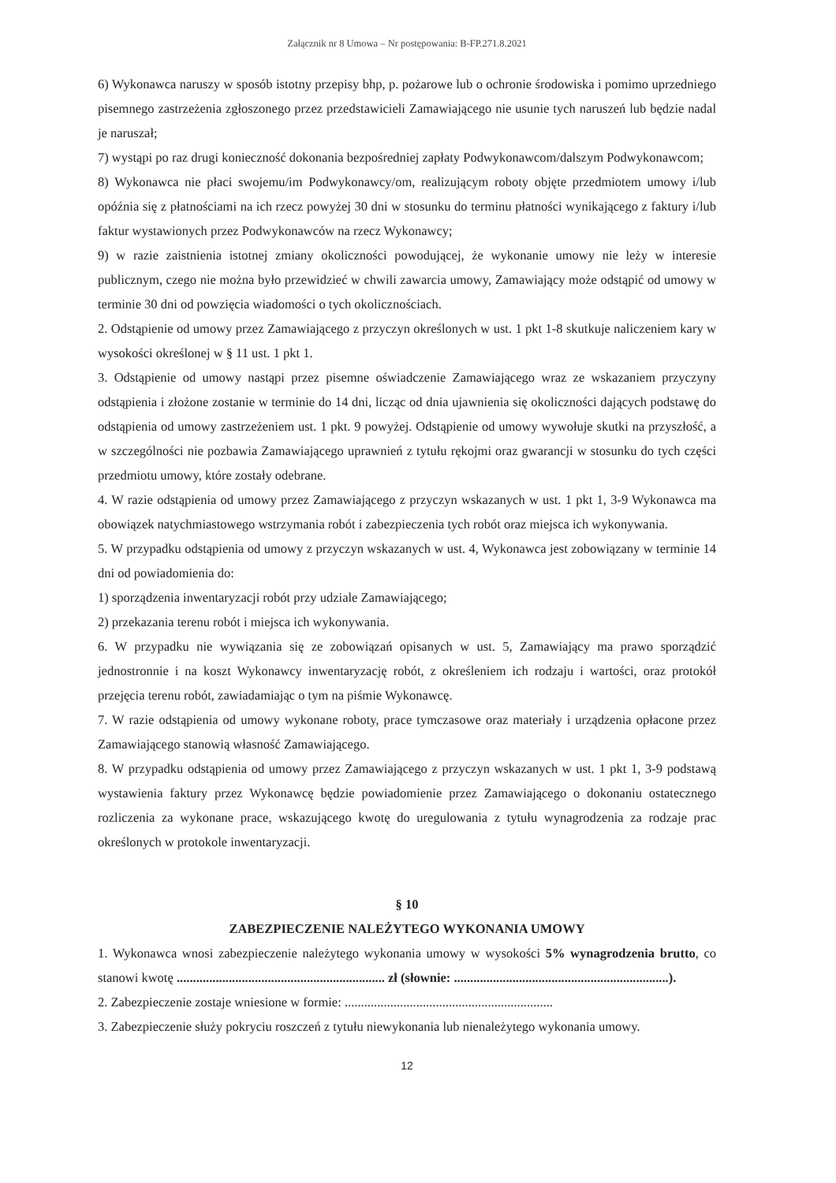Załącznik nr 8 Umowa – Nr postępowania: B-FP.271.8.2021
6) Wykonawca naruszy w sposób istotny przepisy bhp, p. pożarowe lub o ochronie środowiska i pomimo uprzedniego pisemnego zastrzeżenia zgłoszonego przez przedstawicieli Zamawiającego nie usunie tych naruszeń lub będzie nadal je naruszał;
7) wystąpi po raz drugi konieczność dokonania bezpośredniej zapłaty Podwykonawcom/dalszym Podwykonawcom;
8) Wykonawca nie płaci swojemu/im Podwykonawcy/om, realizującym roboty objęte przedmiotem umowy i/lub opóźnia się z płatnościami na ich rzecz powyżej 30 dni w stosunku do terminu płatności wynikającego z faktury i/lub faktur wystawionych przez Podwykonawców na rzecz Wykonawcy;
9) w razie zaistnienia istotnej zmiany okoliczności powodującej, że wykonanie umowy nie leży w interesie publicznym, czego nie można było przewidzieć w chwili zawarcia umowy, Zamawiający może odstąpić od umowy w terminie 30 dni od powzięcia wiadomości o tych okolicznościach.
2. Odstąpienie od umowy przez Zamawiającego z przyczyn określonych w ust. 1 pkt 1-8 skutkuje naliczeniem kary w wysokości określonej w § 11 ust. 1 pkt 1.
3. Odstąpienie od umowy nastąpi przez pisemne oświadczenie Zamawiającego wraz ze wskazaniem przyczyny odstąpienia i złożone zostanie w terminie do 14 dni, licząc od dnia ujawnienia się okoliczności dających podstawę do odstąpienia od umowy zastrzeżeniem ust. 1 pkt. 9 powyżej. Odstąpienie od umowy wywołuje skutki na przyszłość, a w szczególności nie pozbawia Zamawiającego uprawnień z tytułu rękojmi oraz gwarancji w stosunku do tych części przedmiotu umowy, które zostały odebrane.
4. W razie odstąpienia od umowy przez Zamawiającego z przyczyn wskazanych w ust. 1 pkt 1, 3-9 Wykonawca ma obowiązek natychmiastowego wstrzymania robót i zabezpieczenia tych robót oraz miejsca ich wykonywania.
5. W przypadku odstąpienia od umowy z przyczyn wskazanych w ust. 4, Wykonawca jest zobowiązany w terminie 14 dni od powiadomienia do:
1) sporządzenia inwentaryzacji robót przy udziale Zamawiającego;
2) przekazania terenu robót i miejsca ich wykonywania.
6. W przypadku nie wywiązania się ze zobowiązań opisanych w ust. 5, Zamawiający ma prawo sporządzić jednostronnie i na koszt Wykonawcy inwentaryzację robót, z określeniem ich rodzaju i wartości, oraz protokół przejęcia terenu robót, zawiadamiając o tym na piśmie Wykonawcę.
7. W razie odstąpienia od umowy wykonane roboty, prace tymczasowe oraz materiały i urządzenia opłacone przez Zamawiającego stanowią własność Zamawiającego.
8. W przypadku odstąpienia od umowy przez Zamawiającego z przyczyn wskazanych w ust. 1 pkt 1, 3-9 podstawą wystawienia faktury przez Wykonawcę będzie powiadomienie przez Zamawiającego o dokonaniu ostatecznego rozliczenia za wykonane prace, wskazującego kwotę do uregulowania z tytułu wynagrodzenia za rodzaje prac określonych w protokole inwentaryzacji.
§ 10
ZABEZPIECZENIE NALEŻYTEGO WYKONANIA UMOWY
1. Wykonawca wnosi zabezpieczenie należytego wykonania umowy w wysokości 5% wynagrodzenia brutto, co stanowi kwotę ................................................................ zł (słownie: ..................................................................).
2. Zabezpieczenie zostaje wniesione w formie: ................................................................
3. Zabezpieczenie służy pokryciu roszczeń z tytułu niewykonania lub nienależytego wykonania umowy.
12